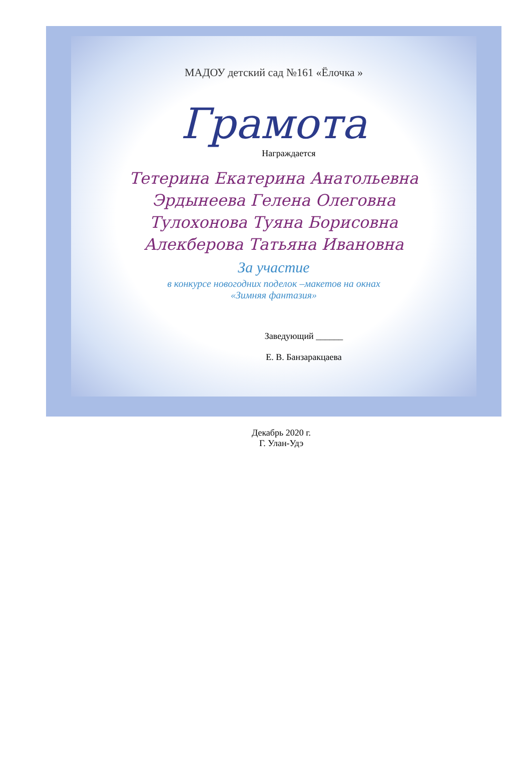МАДОУ детский сад №161 «Ёлочка »
Грамота
Награждается
Тетерина Екатерина Анатольевна
Эрдынеева Гелена Олеговна
Тулохонова Туяна Борисовна
Алекберова Татьяна Ивановна
За участие
в конкурсе новогодних поделок –макетов на окнах
«Зимняя фантазия»
Заведующий ______
Е. В. Банзаракцаева
Декабрь 2020 г.
Г. Улан-Удэ